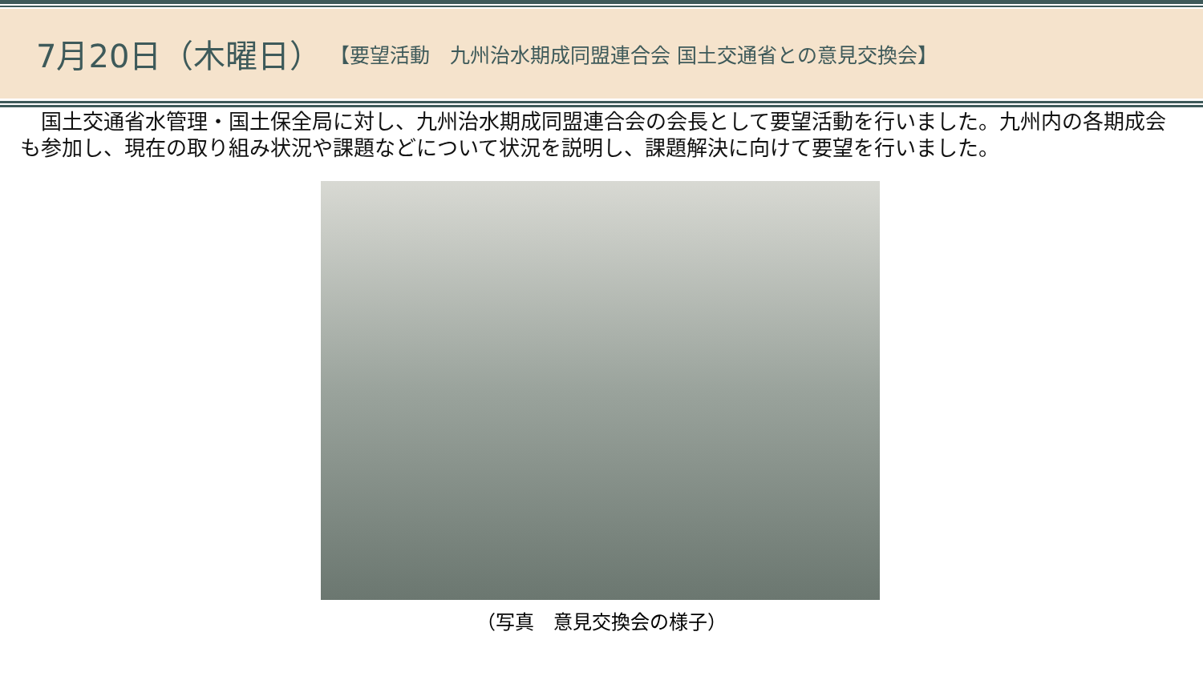7月20日（木曜日） 【要望活動　九州治水期成同盟連合会 国土交通省との意見交換会】
　国土交通省水管理・国土保全局に対し、九州治水期成同盟連合会の会長として要望活動を行いました。九州内の各期成会も参加し、現在の取り組み状況や課題などについて状況を説明し、課題解決に向けて要望を行いました。
（写真　意見交換会の様子）